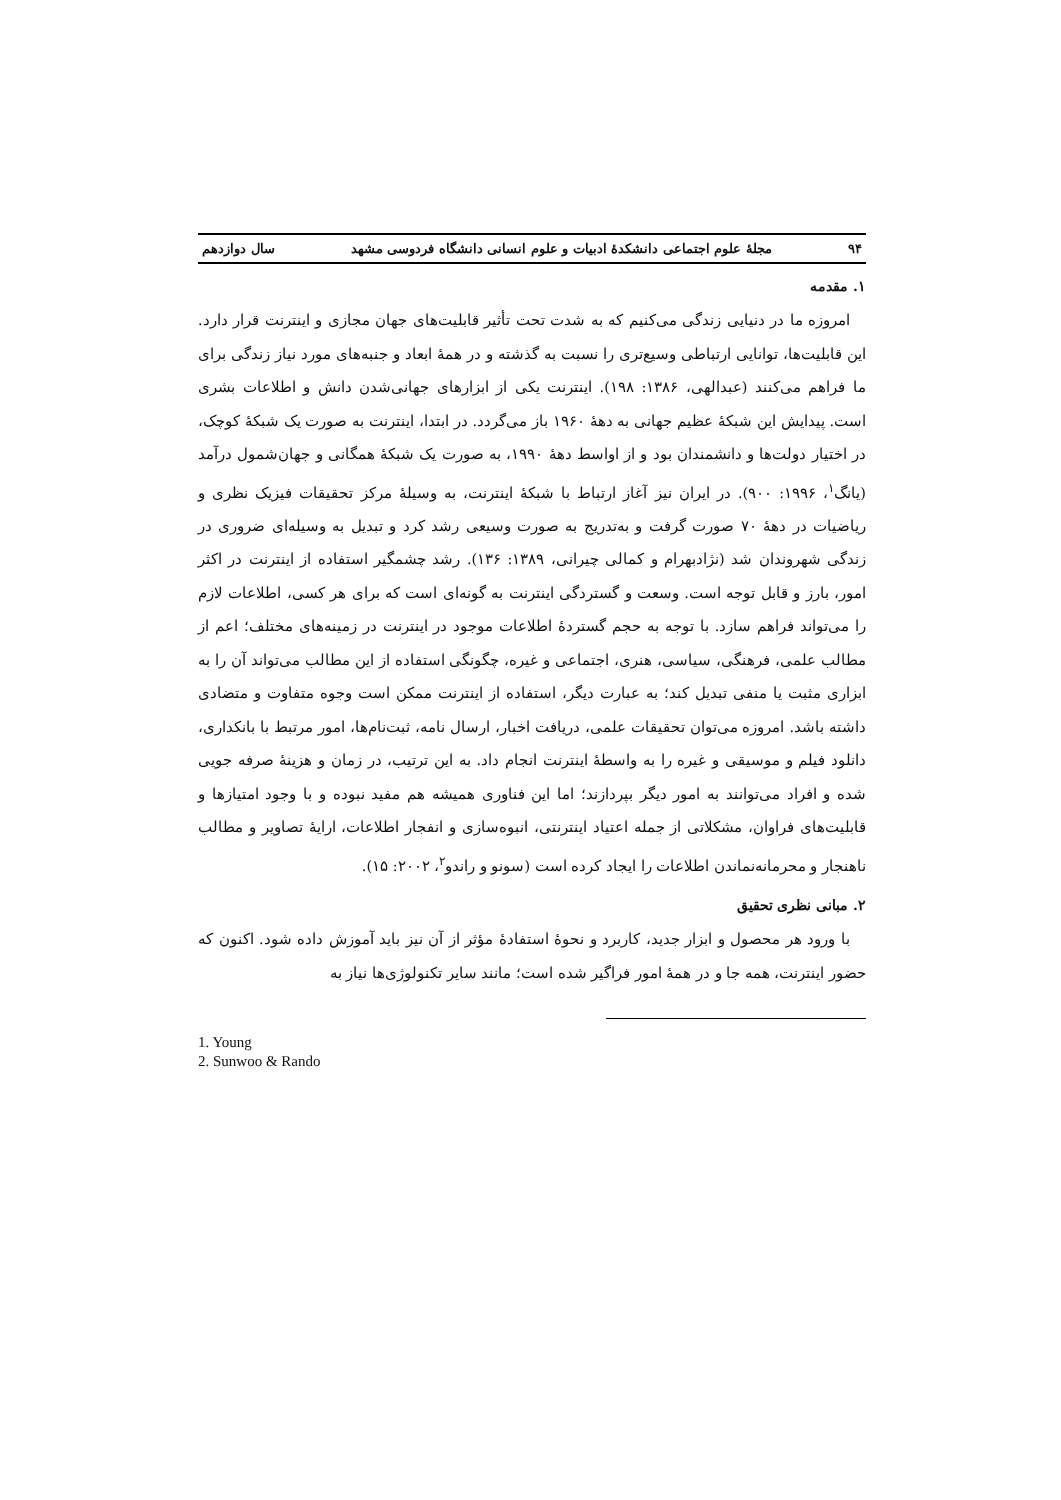۹۴ مجلهٔ علوم اجتماعی دانشکدهٔ ادبیات و علوم انسانی دانشگاه فردوسی مشهد سال دوازدهم
۱. مقدمه
امروزه ما در دنیایی زندگی می‌کنیم که به شدت تحت تأثیر قابلیت‌های جهان مجازی و اینترنت قرار دارد. این قابلیت‌ها، توانایی ارتباطی وسیع‌تری را نسبت به گذشته و در همهٔ ابعاد و جنبه‌های مورد نیاز زندگی برای ما فراهم می‌کنند (عبدالهی، ۱۳۸۶: ۱۹۸). اینترنت یکی از ابزارهای جهانی‌شدن دانش و اطلاعات بشری است. پیدایش این شبکهٔ عظیم جهانی به دههٔ ۱۹۶۰ باز می‌گردد. در ابتدا، اینترنت به صورت یک شبکهٔ کوچک، در اختیار دولت‌ها و دانشمندان بود و از اواسط دههٔ ۱۹۹۰، به صورت یک شبکهٔ همگانی و جهان‌شمول درآمد (یانگ<sup>۱</sup>، ۱۹۹۶: ۹۰۰). در ایران نیز آغاز ارتباط با شبکهٔ اینترنت، به وسیلهٔ مرکز تحقیقات فیزیک نظری و ریاضیات در دههٔ ۷۰ صورت گرفت و به‌تدریج به صورت وسیعی رشد کرد و تبدیل به وسیله‌ای ضروری در زندگی شهروندان شد (نژادبهرام و کمالی چیرانی، ۱۳۸۹: ۱۳۶). رشد چشمگیر استفاده از اینترنت در اکثر امور، بارز و قابل توجه است. وسعت و گستردگی اینترنت به گونه‌ای است که برای هر کسی، اطلاعات لازم را می‌تواند فراهم سازد. با توجه به حجم گستردهٔ اطلاعات موجود در اینترنت در زمینه‌های مختلف؛ اعم از مطالب علمی، فرهنگی، سیاسی، هنری، اجتماعی و غیره، چگونگی استفاده از این مطالب می‌تواند آن را به ابزاری مثبت یا منفی تبدیل کند؛ به عبارت دیگر، استفاده از اینترنت ممکن است وجوه متفاوت و متضادی داشته باشد. امروزه می‌توان تحقیقات علمی، دریافت اخبار، ارسال نامه، ثبت‌نام‌ها، امور مرتبط با بانکداری، دانلود فیلم و موسیقی و غیره را به واسطهٔ اینترنت انجام داد. به این ترتیب، در زمان و هزینهٔ صرفه جویی شده و افراد می‌توانند به امور دیگر بپردازند؛ اما این فناوری همیشه هم مفید نبوده و با وجود امتیازها و قابلیت‌های فراوان، مشکلاتی از جمله اعتیاد اینترنتی، انبوه‌سازی و انفجار اطلاعات، ارایهٔ تصاویر و مطالب ناهنجار و محرمانه‌نماندن اطلاعات را ایجاد کرده است (سونو و راندو<sup>۲</sup>، ۲۰۰۲: ۱۵).
۲. مبانی نظری تحقیق
با ورود هر محصول و ابزار جدید، کاربرد و نحوهٔ استفادهٔ مؤثر از آن نیز باید آموزش داده شود. اکنون که حضور اینترنت، همه جا و در همهٔ امور فراگیر شده است؛ مانند سایر تکنولوژی‌ها نیاز به
1. Young
2. Sunwoo & Rando